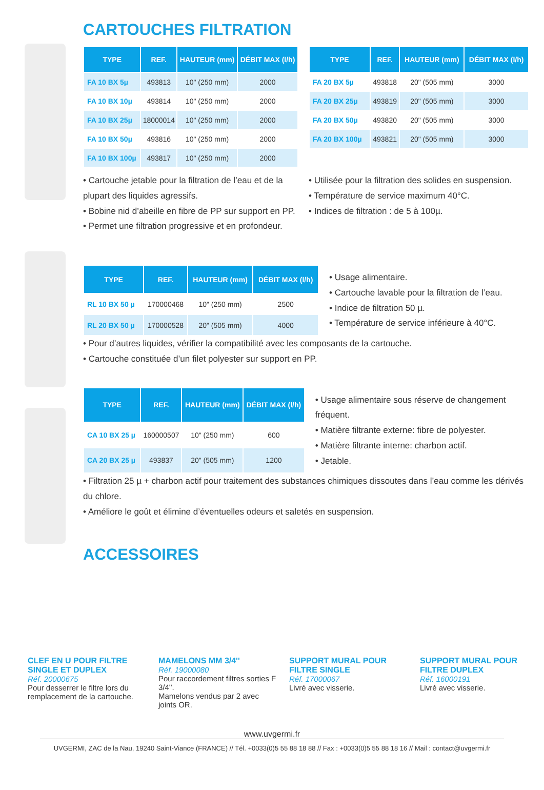CARTOUCHES FILTRATION
| TYPE | REF. | HAUTEUR (mm) | DÉBIT MAX (l/h) |
| --- | --- | --- | --- |
| FA 10 BX 5µ | 493813 | 10" (250 mm) | 2000 |
| FA 10 BX 10µ | 493814 | 10" (250 mm) | 2000 |
| FA 10 BX 25µ | 18000014 | 10" (250 mm) | 2000 |
| FA 10 BX 50µ | 493816 | 10" (250 mm) | 2000 |
| FA 10 BX 100µ | 493817 | 10" (250 mm) | 2000 |
| TYPE | REF. | HAUTEUR (mm) | DÉBIT MAX (l/h) |
| --- | --- | --- | --- |
| FA 20 BX 5µ | 493818 | 20" (505 mm) | 3000 |
| FA 20 BX 25µ | 493819 | 20" (505 mm) | 3000 |
| FA 20 BX 50µ | 493820 | 20" (505 mm) | 3000 |
| FA 20 BX 100µ | 493821 | 20" (505 mm) | 3000 |
• Cartouche jetable pour la filtration de l’eau et de la plupart des liquides agressifs.
• Bobine nid d’abeille en fibre de PP sur support en PP.
• Permet une filtration progressive et en profondeur.
• Utilisée pour la filtration des solides en suspension.
• Température de service maximum 40°C.
• Indices de filtration : de 5 à 100µ.
| TYPE | REF. | HAUTEUR (mm) | DÉBIT MAX (l/h) |
| --- | --- | --- | --- |
| RL 10 BX 50 µ | 170000468 | 10" (250 mm) | 2500 |
| RL 20 BX 50 µ | 170000528 | 20" (505 mm) | 4000 |
• Usage alimentaire.
• Cartouche lavable pour la filtration de l’eau.
• Indice de filtration 50 µ.
• Température de service inférieure à 40°C.
• Pour d’autres liquides, vérifier la compatibilité avec les composants de la cartouche.
• Cartouche constituée d’un filet polyester sur support en PP.
| TYPE | REF. | HAUTEUR (mm) | DÉBIT MAX (l/h) |
| --- | --- | --- | --- |
| CA 10 BX 25 µ | 160000507 | 10" (250 mm) | 600 |
| CA 20 BX 25 µ | 493837 | 20" (505 mm) | 1200 |
• Usage alimentaire sous réserve de changement fréquent.
• Matière filtrante externe: fibre de polyester.
• Matière filtrante interne: charbon actif.
• Jetable.
• Filtration 25 µ + charbon actif pour traitement des substances chimiques dissoutes dans l’eau comme les dérivés du chlore.
• Améliore le goût et élimine d’éventuelles odeurs et saletés en suspension.
ACCESSOIRES
CLEF EN U POUR FILTRE SINGLE ET DUPLEX
Réf. 20000675
Pour desserrer le filtre lors du remplacement de la cartouche.
MAMELONS MM 3/4''
Réf. 19000080
Pour raccordement filtres sorties F 3/4''.
Mamelons vendus par 2 avec joints OR.
SUPPORT MURAL POUR FILTRE SINGLE
Réf. 17000067
Livré avec visserie.
SUPPORT MURAL POUR FILTRE DUPLEX
Réf. 16000191
Livré avec visserie.
www.uvgermi.fr
UVGERMI, ZAC de la Nau, 19240 Saint-Viance (FRANCE) // Tél. +0033(0)5 55 88 18 88 // Fax : +0033(0)5 55 88 18 16 // Mail : contact@uvgermi.fr